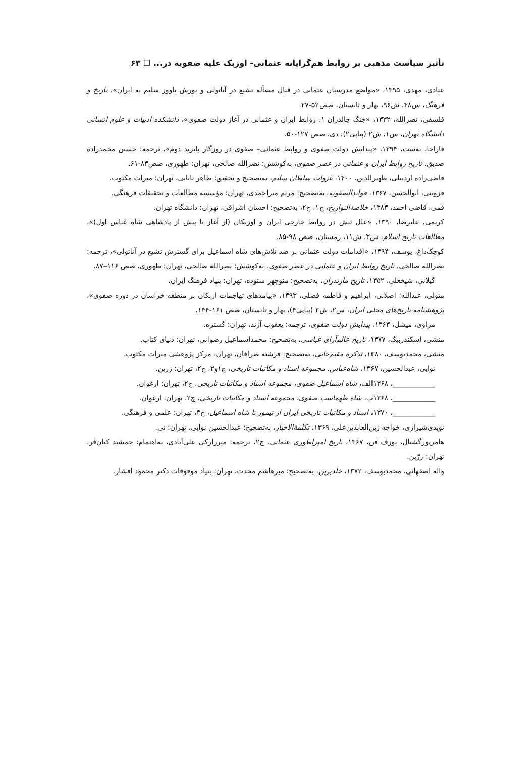تأثیر سیاست مذهبی بر روابط هم‌گرایانه عثمانی- اوزبک علیه صفویه در... ☐ ۶۳
عبادی، مهدی، ۱۳۹۵، «مواضع مدرسیان عثمانی در قبال مسأله تشیع در آناتولی و یورش یاووز سلیم به ایران»، تاریخ و فرهنگ، س۴۸، ش۹۶، بهار و تابستان، صص۵۲-۲۷.
فلسفی، نصرالله، ۱۳۳۲، «جنگ چالدران ۱. روابط ایران و عثمانی در آغاز دولت صفوی»، دانشکده ادبیات و علوم انسانی دانشگاه تهران، س۱، ش۲ (پیاپی۲)، دی، صص ۱۲۷-۵۰.
قاراجا، به‌ست، ۱۳۹۴، «پیدایش دولت صفوی و روابط عثمانی– صفوی در روزگار بایزید دوم»، ترجمه: حسین محمدزاده صدیق، تاریخ روابط ایران و عثمانی در عصر صفوی، به‌کوشش: نصرالله صالحی، تهران: طهوری، صص۸۳-۶۱.
قاضی‌زاده اردبیلی، ظهیرالدین، ۱۴۰۰، غزوات سلطان سلیم، به‌تصحیح و تحقیق: طاهر بابایی، تهران: میراث مکتوب.
قزوینی، ابوالحسن، ۱۳۶۷، فوایدالصفویه، به‌تصحیح: مریم میراحمدی، تهران: مؤسسه مطالعات و تحقیقات فرهنگی.
قمی، قاضی احمد، ۱۳۸۳، خلاصةالتواریخ، ج۱، چ۲، به‌تصحیح: احسان اشراقی، تهران: دانشگاه تهران.
کریمی، علیرضا، ۱۳۹۰، «علل تنش در روابط خارجی ایران و اوزبکان (از آغاز تا پیش از پادشاهی شاه عباس اول)»، مطالعات تاریخ اسلام، س۳، ش۱۱، زمستان، صص ۹۸-۸۵.
کوچک‌داغ، یوسف، ۱۳۹۴، «اقدامات دولت عثمانی بر ضد تلاش‌های شاه اسماعیل برای گسترش تشیع در آناتولی»، ترجمه: نصرالله صالحی، تاریخ روابط ایران و عثمانی در عصر صفوی، به‌کوشش: نصرالله صالحی، تهران: طهوری، صص ۱۱۶–۸۷.
گیلانی، شیخعلی، ۱۳۵۲، تاریخ مازندران، به‌تصحیح: منوچهر ستوده، تهران: بنیاد فرهنگ ایران.
متولی، عبدالله؛ اصلانی، ابراهیم و فاطمه فضلی، ۱۳۹۳، «پیامدهای تهاجمات ازبکان بر منطقه خراسان در دوره صفوی»، پژوهشنامه تاریخ‌های محلی ایران، س۲، ش۲ (پیاپی۴)، بهار و تابستان، صص ۱۶۱-۱۴۴.
مزاوی، میشل، ۱۳۶۳، پیدایش دولت صفوی، ترجمه: یعقوب آژند، تهران: گستره.
منشی، اسکندربیگ، ۱۳۷۷، تاریخ عالم‌آرای عباسی، به‌تصحیح: محمداسماعیل رضوانی، تهران: دنیای کتاب.
منشی، محمدیوسف، ۱۳۸۰، تذکره مقیم‌خانی، به‌تصحیح: فرشته صرافان، تهران: مرکز پژوهشی میراث مکتوب.
نوایی، عبدالحسین، ۱۳۶۷، شاه‌عباس، مجموعه اسناد و مکاتبات تاریخی، ج۱و۲، چ۲، تهران: زرین.
____________، ۱۳۶۸الف، شاه اسماعیل صفوی، مجموعه اسناد و مکاتبات تاریخی، چ۲، تهران: ارغوان.
____________، ۱۳۶۸ب، شاه طهماسب صفوی، مجموعه اسناد و مکاتبات تاریخی، چ۲، تهران: ارغوان.
____________، ۱۳۷۰، اسناد و مکاتبات تاریخی ایران از تیمور تا شاه اسماعیل، چ۳، تهران: علمی و فرهنگی.
نویدی‌شیرازی، خواجه زین‌العابدین‌علی، ۱۳۶۹، تکلمة‌الاخبار، به‌تصحیح: عبدالحسین نوایی، تهران: نی.
هامرپورگشتال، یوزف فن، ۱۳۶۷، تاریخ امپراطوری عثمانی، ج۲، ترجمه: میرزازکی علی‌آبادی، به‌اهتمام: جمشید کیان‌فر، تهران: زرّین.
واله اصفهانی، محمدیوسف، ۱۳۷۲، خلدبرین، به‌تصحیح: میرهاشم محدث، تهران: بنیاد موقوفات دکتر محمود افشار.